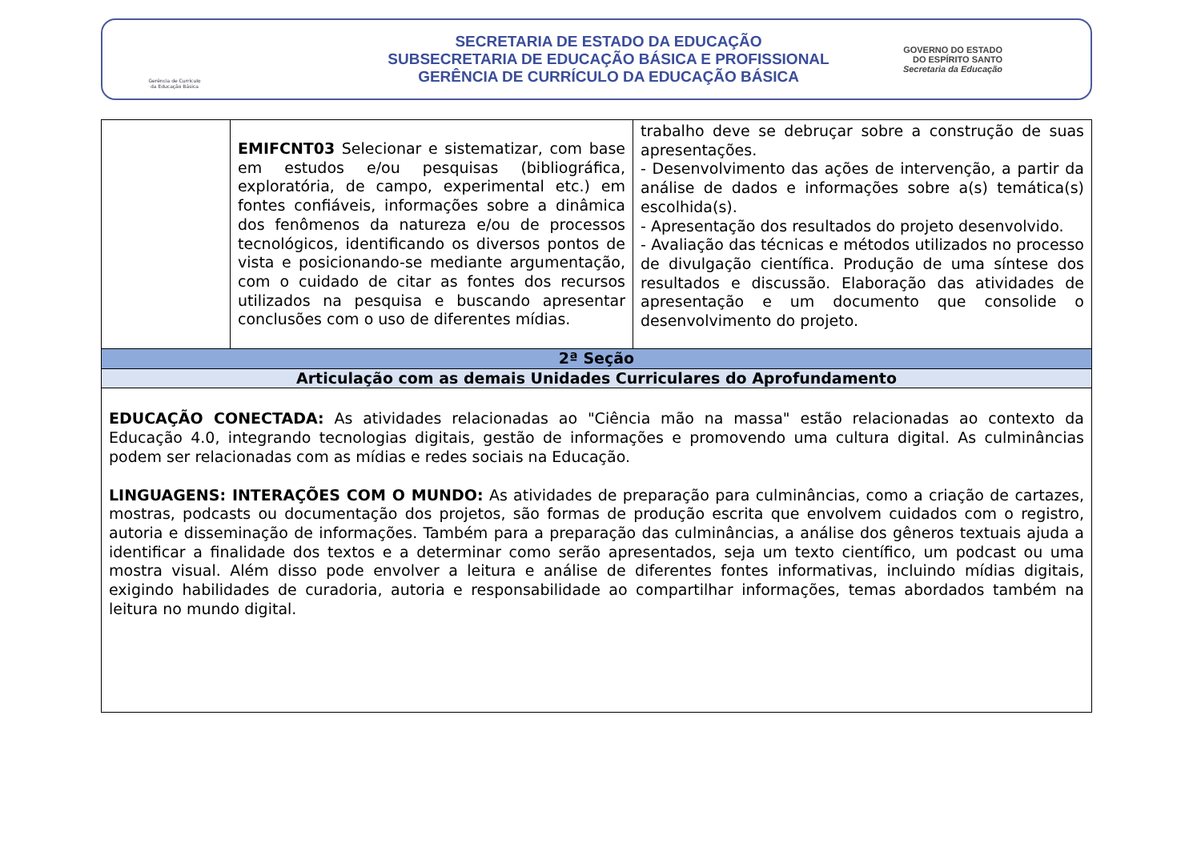Gerência de Currículo
da Educação Básica
SECRETARIA DE ESTADO DA EDUCAÇÃO
SUBSECRETARIA DE EDUCAÇÃO BÁSICA E PROFISSIONAL
GERÊNCIA DE CURRÍCULO DA EDUCAÇÃO BÁSICA
GOVERNO DO ESTADO
DO ESPÍRITO SANTO
Secretaria da Educação
| | EMIFCNT03 Selecionar e sistematizar, com base em estudos e/ou pesquisas (bibliográfica, exploratória, de campo, experimental etc.) em fontes confiáveis, informações sobre a dinâmica dos fenômenos da natureza e/ou de processos tecnológicos, identificando os diversos pontos de vista e posicionando-se mediante argumentação, com o cuidado de citar as fontes dos recursos utilizados na pesquisa e buscando apresentar conclusões com o uso de diferentes mídias. | trabalho deve se debruçar sobre a construção de suas apresentações. - Desenvolvimento das ações de intervenção, a partir da análise de dados e informações sobre a(s) temática(s) escolhida(s). - Apresentação dos resultados do projeto desenvolvido. - Avaliação das técnicas e métodos utilizados no processo de divulgação científica. Produção de uma síntese dos resultados e discussão. Elaboração das atividades de apresentação e um documento que consolide o desenvolvimento do projeto. |
| 2ª Seção | | |
| Articulação com as demais Unidades Curriculares do Aprofundamento | | |
| EDUCAÇÃO CONECTADA: As atividades relacionadas ao "Ciência mão na massa" estão relacionadas ao contexto da Educação 4.0, integrando tecnologias digitais, gestão de informações e promovendo uma cultura digital. As culminâncias podem ser relacionadas com as mídias e redes sociais na Educação. LINGUAGENS: INTERAÇÕES COM O MUNDO: As atividades de preparação para culminâncias, como a criação de cartazes, mostras, podcasts ou documentação dos projetos, são formas de produção escrita que envolvem cuidados com o registro, autoria e disseminação de informações. Também para a preparação das culminâncias, a análise dos gêneros textuais ajuda a identificar a finalidade dos textos e a determinar como serão apresentados, seja um texto científico, um podcast ou uma mostra visual. Além disso pode envolver a leitura e análise de diferentes fontes informativas, incluindo mídias digitais, exigindo habilidades de curadoria, autoria e responsabilidade ao compartilhar informações, temas abordados também na leitura no mundo digital. | | |